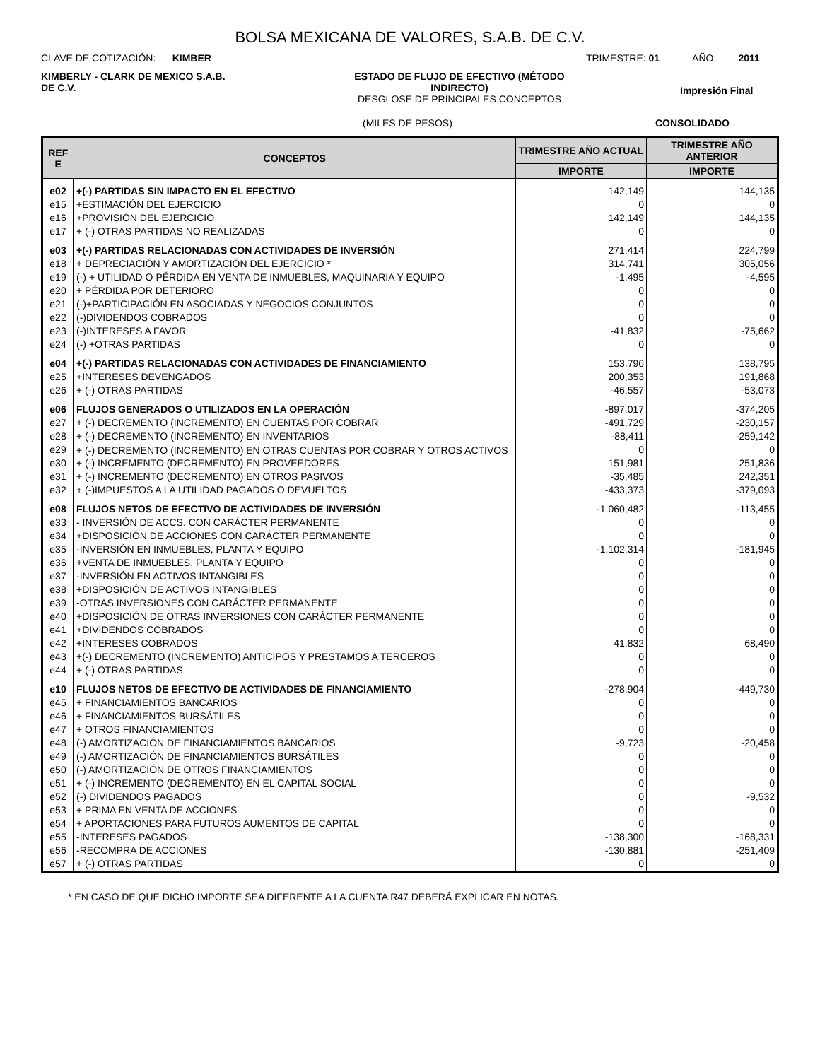BOLSA MEXICANA DE VALORES, S.A.B. DE C.V.
CLAVE DE COTIZACIÓN: KIMBER TRIMESTRE: 01 AÑO: 2011
KIMBERLY - CLARK DE MEXICO S.A.B. DE C.V.
ESTADO DE FLUJO DE EFECTIVO (MÉTODO INDIRECTO)
DESGLOSE DE PRINCIPALES CONCEPTOS
Impresión Final
(MILES DE PESOS) CONSOLIDADO
| REF E | CONCEPTOS | TRIMESTRE AÑO ACTUAL | TRIMESTRE AÑO ANTERIOR |
| --- | --- | --- | --- |
| | | IMPORTE | IMPORTE |
| e02 | +(-) PARTIDAS SIN IMPACTO EN EL EFECTIVO | 142,149 | 144,135 |
| e15 | +ESTIMACIÓN DEL EJERCICIO | 0 | 0 |
| e16 | +PROVISIÓN DEL EJERCICIO | 142,149 | 144,135 |
| e17 | + (-) OTRAS PARTIDAS NO REALIZADAS | 0 | 0 |
| e03 | +(-) PARTIDAS RELACIONADAS CON ACTIVIDADES DE INVERSIÓN | 271,414 | 224,799 |
| e18 | + DEPRECIACIÓN Y AMORTIZACIÓN DEL EJERCICIO * | 314,741 | 305,056 |
| e19 | (-) + UTILIDAD O PÉRDIDA EN VENTA DE INMUEBLES, MAQUINARIA Y EQUIPO | -1,495 | -4,595 |
| e20 | + PÉRDIDA POR DETERIORO | 0 | 0 |
| e21 | (-)+PARTICIPACIÓN EN ASOCIADAS Y NEGOCIOS CONJUNTOS | 0 | 0 |
| e22 | (-)DIVIDENDOS COBRADOS | 0 | 0 |
| e23 | (-)INTERESES A FAVOR | -41,832 | -75,662 |
| e24 | (-) +OTRAS PARTIDAS | 0 | 0 |
| e04 | +(-) PARTIDAS RELACIONADAS CON ACTIVIDADES DE FINANCIAMIENTO | 153,796 | 138,795 |
| e25 | +INTERESES DEVENGADOS | 200,353 | 191,868 |
| e26 | + (-) OTRAS PARTIDAS | -46,557 | -53,073 |
| e06 | FLUJOS GENERADOS O UTILIZADOS EN LA OPERACIÓN | -897,017 | -374,205 |
| e27 | + (-) DECREMENTO (INCREMENTO) EN CUENTAS POR COBRAR | -491,729 | -230,157 |
| e28 | + (-) DECREMENTO (INCREMENTO) EN INVENTARIOS | -88,411 | -259,142 |
| e29 | + (-) DECREMENTO (INCREMENTO) EN OTRAS CUENTAS POR COBRAR Y OTROS ACTIVOS | 0 | 0 |
| e30 | + (-) INCREMENTO (DECREMENTO) EN PROVEEDORES | 151,981 | 251,836 |
| e31 | + (-) INCREMENTO (DECREMENTO) EN OTROS PASIVOS | -35,485 | 242,351 |
| e32 | + (-)IMPUESTOS A LA UTILIDAD PAGADOS O DEVUELTOS | -433,373 | -379,093 |
| e08 | FLUJOS NETOS DE EFECTIVO DE ACTIVIDADES DE INVERSIÓN | -1,060,482 | -113,455 |
| e33 | - INVERSIÓN DE ACCS. CON CARÁCTER PERMANENTE | 0 | 0 |
| e34 | +DISPOSICIÓN DE ACCIONES CON CARÁCTER PERMANENTE | 0 | 0 |
| e35 | -INVERSIÓN EN INMUEBLES, PLANTA Y EQUIPO | -1,102,314 | -181,945 |
| e36 | +VENTA DE INMUEBLES, PLANTA Y EQUIPO | 0 | 0 |
| e37 | -INVERSIÓN EN ACTIVOS INTANGIBLES | 0 | 0 |
| e38 | +DISPOSICIÓN DE ACTIVOS INTANGIBLES | 0 | 0 |
| e39 | -OTRAS INVERSIONES CON CARÁCTER PERMANENTE | 0 | 0 |
| e40 | +DISPOSICIÓN DE OTRAS INVERSIONES CON CARÁCTER PERMANENTE | 0 | 0 |
| e41 | +DIVIDENDOS COBRADOS | 0 | 0 |
| e42 | +INTERESES COBRADOS | 41,832 | 68,490 |
| e43 | +(-) DECREMENTO (INCREMENTO) ANTICIPOS Y PRESTAMOS A TERCEROS | 0 | 0 |
| e44 | + (-) OTRAS PARTIDAS | 0 | 0 |
| e10 | FLUJOS NETOS DE EFECTIVO DE ACTIVIDADES DE FINANCIAMIENTO | -278,904 | -449,730 |
| e45 | + FINANCIAMIENTOS BANCARIOS | 0 | 0 |
| e46 | + FINANCIAMIENTOS BURSÁTILES | 0 | 0 |
| e47 | + OTROS FINANCIAMIENTOS | 0 | 0 |
| e48 | (-) AMORTIZACIÓN DE FINANCIAMIENTOS BANCARIOS | -9,723 | -20,458 |
| e49 | (-) AMORTIZACIÓN DE FINANCIAMIENTOS BURSÁTILES | 0 | 0 |
| e50 | (-) AMORTIZACIÓN DE OTROS FINANCIAMIENTOS | 0 | 0 |
| e51 | + (-) INCREMENTO (DECREMENTO) EN EL CAPITAL SOCIAL | 0 | 0 |
| e52 | (-) DIVIDENDOS PAGADOS | 0 | -9,532 |
| e53 | + PRIMA EN VENTA DE ACCIONES | 0 | 0 |
| e54 | + APORTACIONES PARA FUTUROS AUMENTOS DE CAPITAL | 0 | 0 |
| e55 | -INTERESES PAGADOS | -138,300 | -168,331 |
| e56 | -RECOMPRA DE ACCIONES | -130,881 | -251,409 |
| e57 | + (-) OTRAS PARTIDAS | 0 | 0 |
* EN CASO DE QUE DICHO IMPORTE SEA DIFERENTE A LA CUENTA R47 DEBERÁ EXPLICAR EN NOTAS.